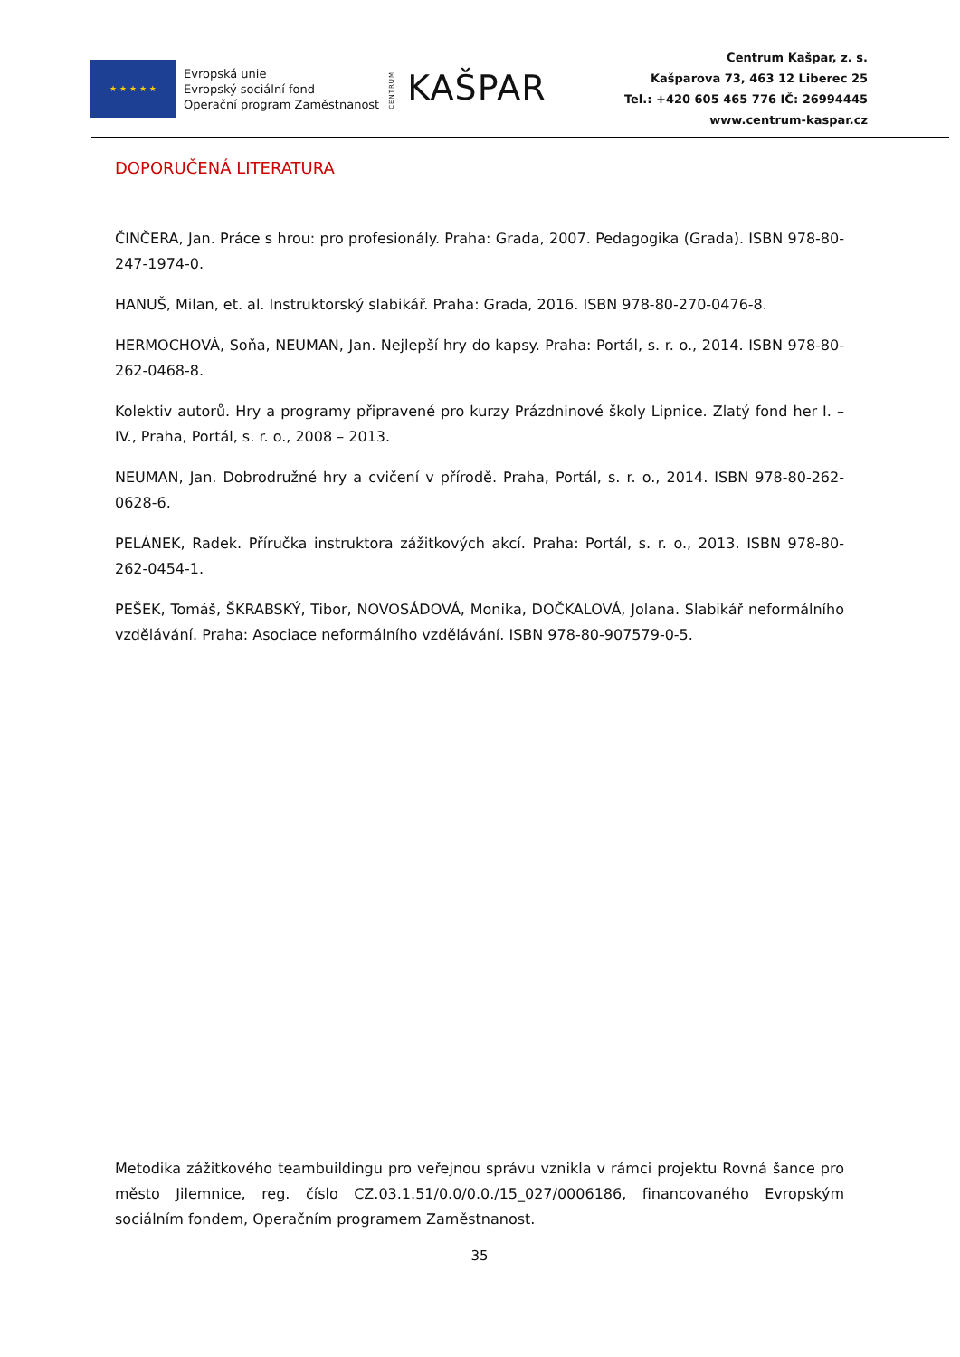★ ★ ★ ★ ★
Evropská unie
Evropský sociální fond
Operační program Zaměstnanost
CENTRUM KAŠPAR
Centrum Kašpar, z. s.
Kašparova 73, 463 12 Liberec 25
Tel.: +420 605 465 776 IČ: 26994445
www.centrum-kaspar.cz
DOPORUČENÁ LITERATURA
ČINČERA, Jan. Práce s hrou: pro profesionály. Praha: Grada, 2007. Pedagogika (Grada). ISBN 978-80-247-1974-0.
HANUŠ, Milan, et. al. Instruktorský slabikář. Praha: Grada, 2016. ISBN 978-80-270-0476-8.
HERMOCHOVÁ, Soňa, NEUMAN, Jan. Nejlepší hry do kapsy. Praha: Portál, s. r. o., 2014. ISBN 978-80-262-0468-8.
Kolektiv autorů. Hry a programy připravené pro kurzy Prázdninové školy Lipnice. Zlatý fond her I. – IV., Praha, Portál, s. r. o., 2008 – 2013.
NEUMAN, Jan. Dobrodružné hry a cvičení v přírodě. Praha, Portál, s. r. o., 2014. ISBN 978-80-262-0628-6.
PELÁNEK, Radek. Příručka instruktora zážitkových akcí. Praha: Portál, s. r. o., 2013. ISBN 978-80-262-0454-1.
PEŠEK, Tomáš, ŠKRABSKÝ, Tibor, NOVOSÁDOVÁ, Monika, DOČKALOVÁ, Jolana. Slabikář neformálního vzdělávání. Praha: Asociace neformálního vzdělávání. ISBN 978-80-907579-0-5.
Metodika zážitkového teambuildingu pro veřejnou správu vznikla v rámci projektu Rovná šance pro město Jilemnice, reg. číslo CZ.03.1.51/0.0/0.0./15_027/0006186, financovaného Evropským sociálním fondem, Operačním programem Zaměstnanost.
35